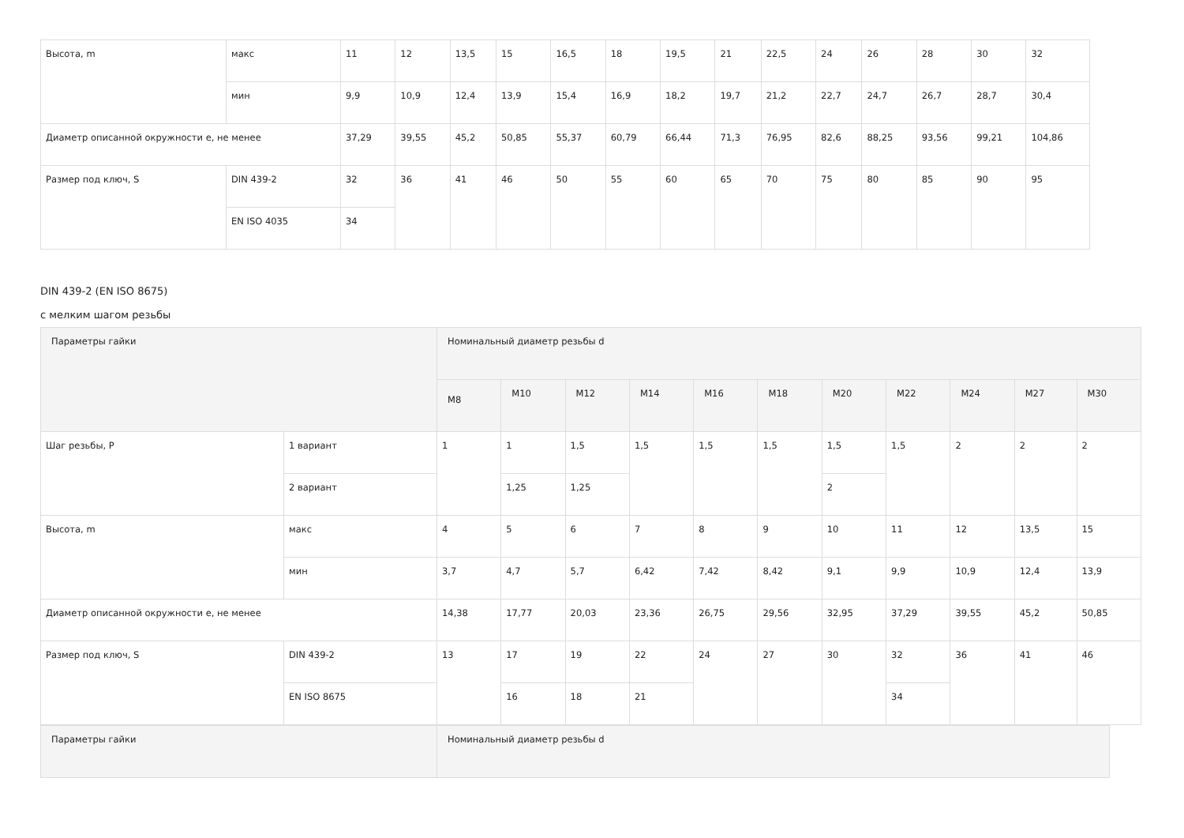| Высота, m | макс | 11 | 12 | 13,5 | 15 | 16,5 | 18 | 19,5 | 21 | 22,5 | 24 | 26 | 28 | 30 | 32 |
| | мин | 9,9 | 10,9 | 12,4 | 13,9 | 15,4 | 16,9 | 18,2 | 19,7 | 21,2 | 22,7 | 24,7 | 26,7 | 28,7 | 30,4 |
| Диаметр описанной окружности e, не менее | | 37,29 | 39,55 | 45,2 | 50,85 | 55,37 | 60,79 | 66,44 | 71,3 | 76,95 | 82,6 | 88,25 | 93,56 | 99,21 | 104,86 |
| Размер под ключ, S | DIN 439-2 | 32 | 36 | 41 | 46 | 50 | 55 | 60 | 65 | 70 | 75 | 80 | 85 | 90 | 95 |
| | EN ISO 4035 | 34 | | | | | | | | | | | | | |
DIN 439-2 (EN ISO 8675)
с мелким шагом резьбы
| Параметры гайки | | Номинальный диаметр резьбы d | | | | | | | | | | |
| --- | --- | --- | --- | --- | --- | --- | --- | --- | --- | --- | --- | --- |
| | | M8 | M10 | M12 | M14 | M16 | M18 | M20 | M22 | M24 | M27 | M30 |
| Шаг резьбы, P | 1 вариант | 1 | 1 | 1,5 | 1,5 | 1,5 | 1,5 | 1,5 | 1,5 | 2 | 2 | 2 |
| | 2 вариант | | 1,25 | 1,25 | | | | 2 | | | | |
| Высота, m | макс | 4 | 5 | 6 | 7 | 8 | 9 | 10 | 11 | 12 | 13,5 | 15 |
| | мин | 3,7 | 4,7 | 5,7 | 6,42 | 7,42 | 8,42 | 9,1 | 9,9 | 10,9 | 12,4 | 13,9 |
| Диаметр описанной окружности e, не менее | | 14,38 | 17,77 | 20,03 | 23,36 | 26,75 | 29,56 | 32,95 | 37,29 | 39,55 | 45,2 | 50,85 |
| Размер под ключ, S | DIN 439-2 | 13 | 17 | 19 | 22 | 24 | 27 | 30 | 32 | 36 | 41 | 46 |
| | EN ISO 8675 | | 16 | 18 | 21 | | | | 34 | | | |
| Параметры гайки | Номинальный диаметр резьбы d |
| --- | --- |